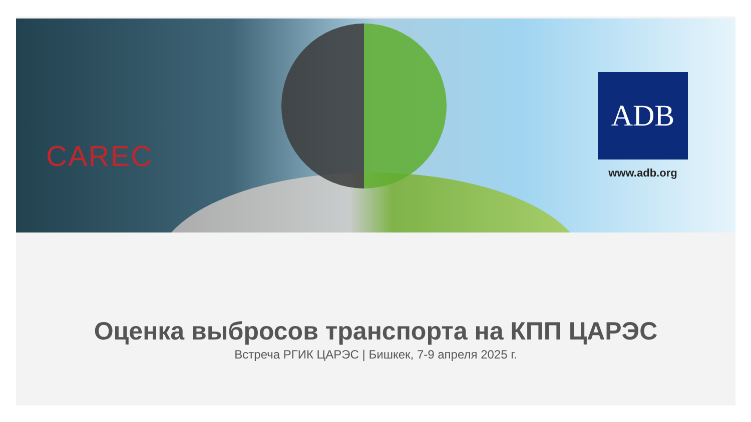CAREC
ADB
www.adb.org
Оценка выбросов транспорта на КПП ЦАРЭС
Встреча РГИК ЦАРЭС | Бишкек, 7-9 апреля 2025 г.